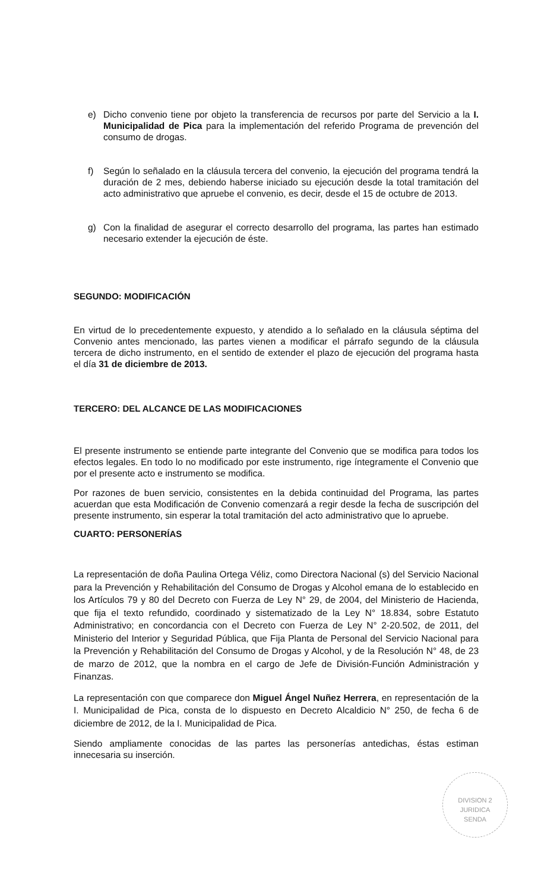e) Dicho convenio tiene por objeto la transferencia de recursos por parte del Servicio a la I. Municipalidad de Pica para la implementación del referido Programa de prevención del consumo de drogas.
f) Según lo señalado en la cláusula tercera del convenio, la ejecución del programa tendrá la duración de 2 mes, debiendo haberse iniciado su ejecución desde la total tramitación del acto administrativo que apruebe el convenio, es decir, desde el 15 de octubre de 2013.
g) Con la finalidad de asegurar el correcto desarrollo del programa, las partes han estimado necesario extender la ejecución de éste.
SEGUNDO: MODIFICACIÓN
En virtud de lo precedentemente expuesto, y atendido a lo señalado en la cláusula séptima del Convenio antes mencionado, las partes vienen a modificar el párrafo segundo de la cláusula tercera de dicho instrumento, en el sentido de extender el plazo de ejecución del programa hasta el día 31 de diciembre de 2013.
TERCERO: DEL ALCANCE DE LAS MODIFICACIONES
El presente instrumento se entiende parte integrante del Convenio que se modifica para todos los efectos legales. En todo lo no modificado por este instrumento, rige íntegramente el Convenio que por el presente acto e instrumento se modifica.
Por razones de buen servicio, consistentes en la debida continuidad del Programa, las partes acuerdan que esta Modificación de Convenio comenzará a regir desde la fecha de suscripción del presente instrumento, sin esperar la total tramitación del acto administrativo que lo apruebe.
CUARTO: PERSONERÍAS
La representación de doña Paulina Ortega Véliz, como Directora Nacional (s) del Servicio Nacional para la Prevención y Rehabilitación del Consumo de Drogas y Alcohol emana de lo establecido en los Artículos 79 y 80 del Decreto con Fuerza de Ley N° 29, de 2004, del Ministerio de Hacienda, que fija el texto refundido, coordinado y sistematizado de la Ley N° 18.834, sobre Estatuto Administrativo; en concordancia con el Decreto con Fuerza de Ley N° 2-20.502, de 2011, del Ministerio del Interior y Seguridad Pública, que Fija Planta de Personal del Servicio Nacional para la Prevención y Rehabilitación del Consumo de Drogas y Alcohol, y de la Resolución N° 48, de 23 de marzo de 2012, que la nombra en el cargo de Jefe de División-Función Administración y Finanzas.
La representación con que comparece don Miguel Ángel Nuñez Herrera, en representación de la I. Municipalidad de Pica, consta de lo dispuesto en Decreto Alcaldicio N° 250, de fecha 6 de diciembre de 2012, de la I. Municipalidad de Pica.
Siendo ampliamente conocidas de las partes las personerías antedichas, éstas estiman innecesaria su inserción.
DIVISION 2
JURIDICA
SENDA